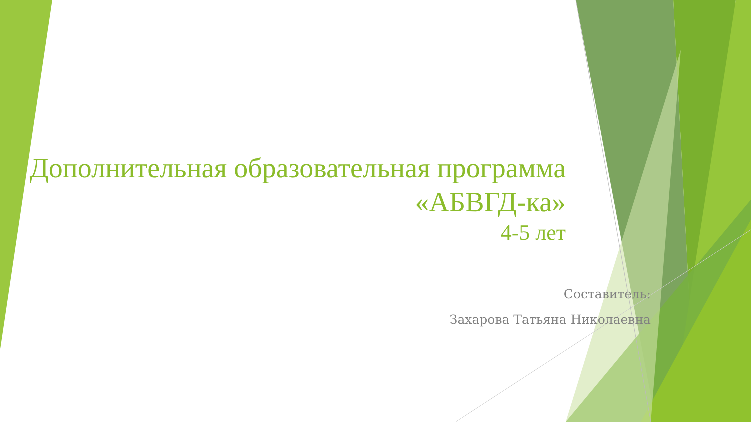Дополнительная образовательная программа «АБВГД-ка»
4-5 лет
Составитель:
Захарова Татьяна Николаевна